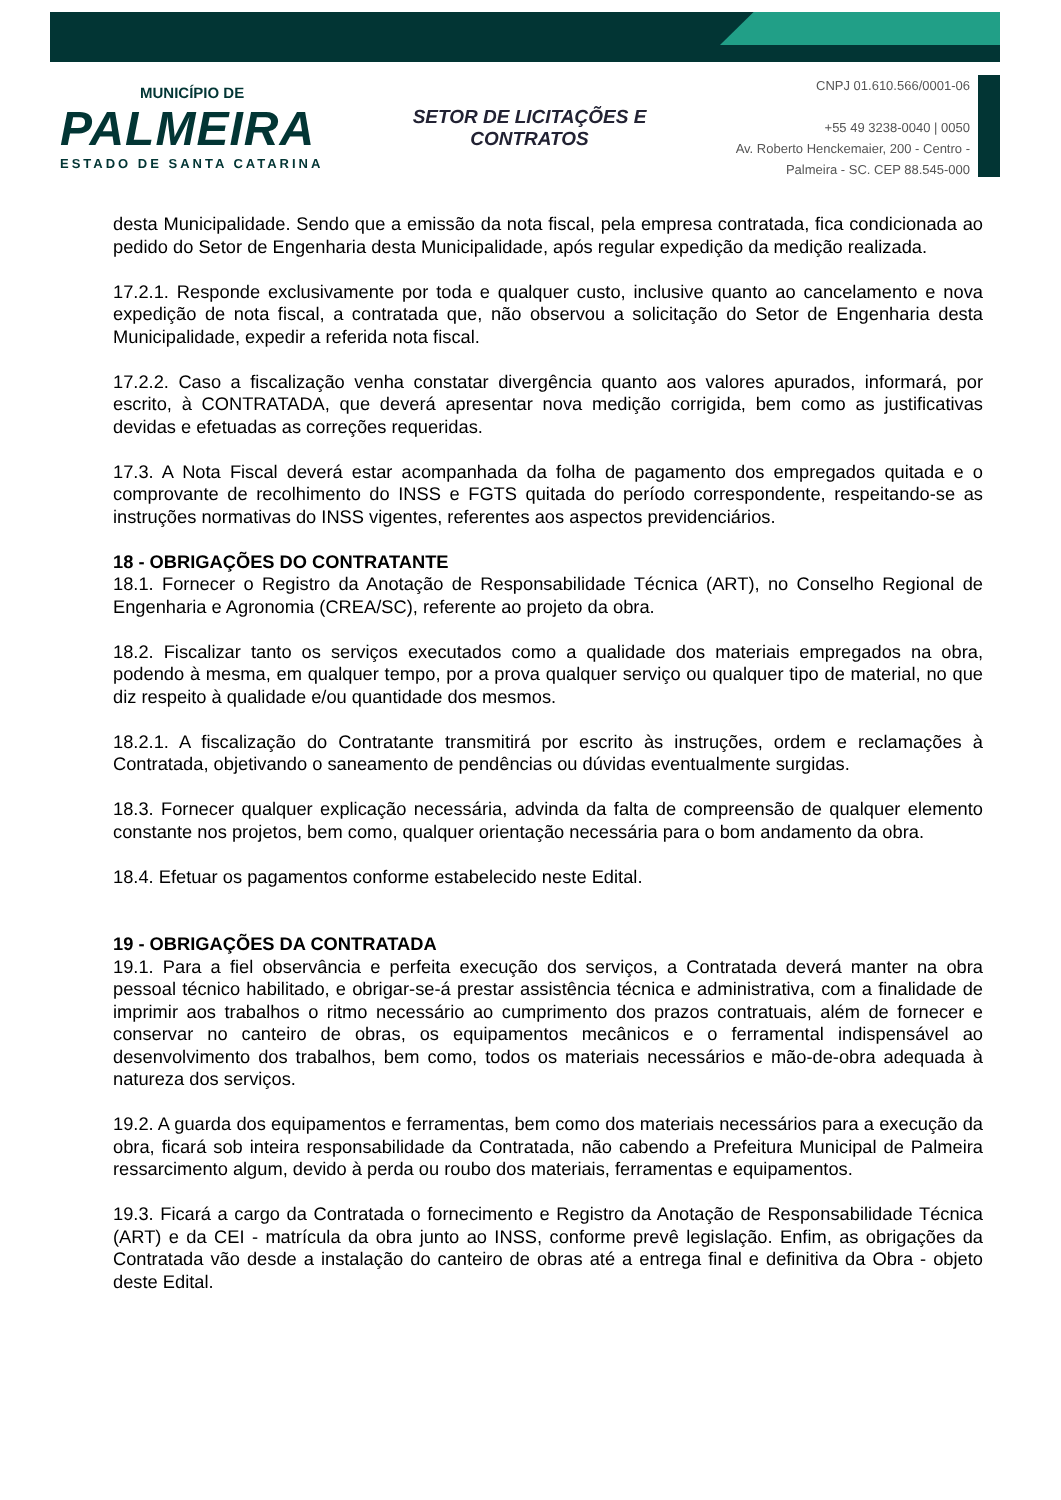MUNICÍPIO DE
PALMEIRA
ESTADO DE SANTA CATARINA
SETOR DE LICITAÇÕES E
CONTRATOS
CNPJ 01.610.566/0001-06
+55 49 3238-0040 | 0050
Av. Roberto Henckemaier, 200 - Centro -
Palmeira - SC. CEP 88.545-000
desta Municipalidade. Sendo que a emissão da nota fiscal, pela empresa contratada, fica condicionada ao pedido do Setor de Engenharia desta Municipalidade, após regular expedição da medição realizada.
17.2.1. Responde exclusivamente por toda e qualquer custo, inclusive quanto ao cancelamento e nova expedição de nota fiscal, a contratada que, não observou a solicitação do Setor de Engenharia desta Municipalidade, expedir a referida nota fiscal.
17.2.2. Caso a fiscalização venha constatar divergência quanto aos valores apurados, informará, por escrito, à CONTRATADA, que deverá apresentar nova medição corrigida, bem como as justificativas devidas e efetuadas as correções requeridas.
17.3. A Nota Fiscal deverá estar acompanhada da folha de pagamento dos empregados quitada e o comprovante de recolhimento do INSS e FGTS quitada do período correspondente, respeitando-se as instruções normativas do INSS vigentes, referentes aos aspectos previdenciários.
18 - OBRIGAÇÕES DO CONTRATANTE
18.1. Fornecer o Registro da Anotação de Responsabilidade Técnica (ART), no Conselho Regional de Engenharia e Agronomia (CREA/SC), referente ao projeto da obra.
18.2. Fiscalizar tanto os serviços executados como a qualidade dos materiais empregados na obra, podendo à mesma, em qualquer tempo, por a prova qualquer serviço ou qualquer tipo de material, no que diz respeito à qualidade e/ou quantidade dos mesmos.
18.2.1. A fiscalização do Contratante transmitirá por escrito às instruções, ordem e reclamações à Contratada, objetivando o saneamento de pendências ou dúvidas eventualmente surgidas.
18.3. Fornecer qualquer explicação necessária, advinda da falta de compreensão de qualquer elemento constante nos projetos, bem como, qualquer orientação necessária para o bom andamento da obra.
18.4. Efetuar os pagamentos conforme estabelecido neste Edital.
19 - OBRIGAÇÕES DA CONTRATADA
19.1. Para a fiel observância e perfeita execução dos serviços, a Contratada deverá manter na obra pessoal técnico habilitado, e obrigar-se-á prestar assistência técnica e administrativa, com a finalidade de imprimir aos trabalhos o ritmo necessário ao cumprimento dos prazos contratuais, além de fornecer e conservar no canteiro de obras, os equipamentos mecânicos e o ferramental indispensável ao desenvolvimento dos trabalhos, bem como, todos os materiais necessários e mão-de-obra adequada à natureza dos serviços.
19.2. A guarda dos equipamentos e ferramentas, bem como dos materiais necessários para a execução da obra, ficará sob inteira responsabilidade da Contratada, não cabendo a Prefeitura Municipal de Palmeira ressarcimento algum, devido à perda ou roubo dos materiais, ferramentas e equipamentos.
19.3. Ficará a cargo da Contratada o fornecimento e Registro da Anotação de Responsabilidade Técnica (ART) e da CEI - matrícula da obra junto ao INSS, conforme prevê legislação. Enfim, as obrigações da Contratada vão desde a instalação do canteiro de obras até a entrega final e definitiva da Obra - objeto deste Edital.